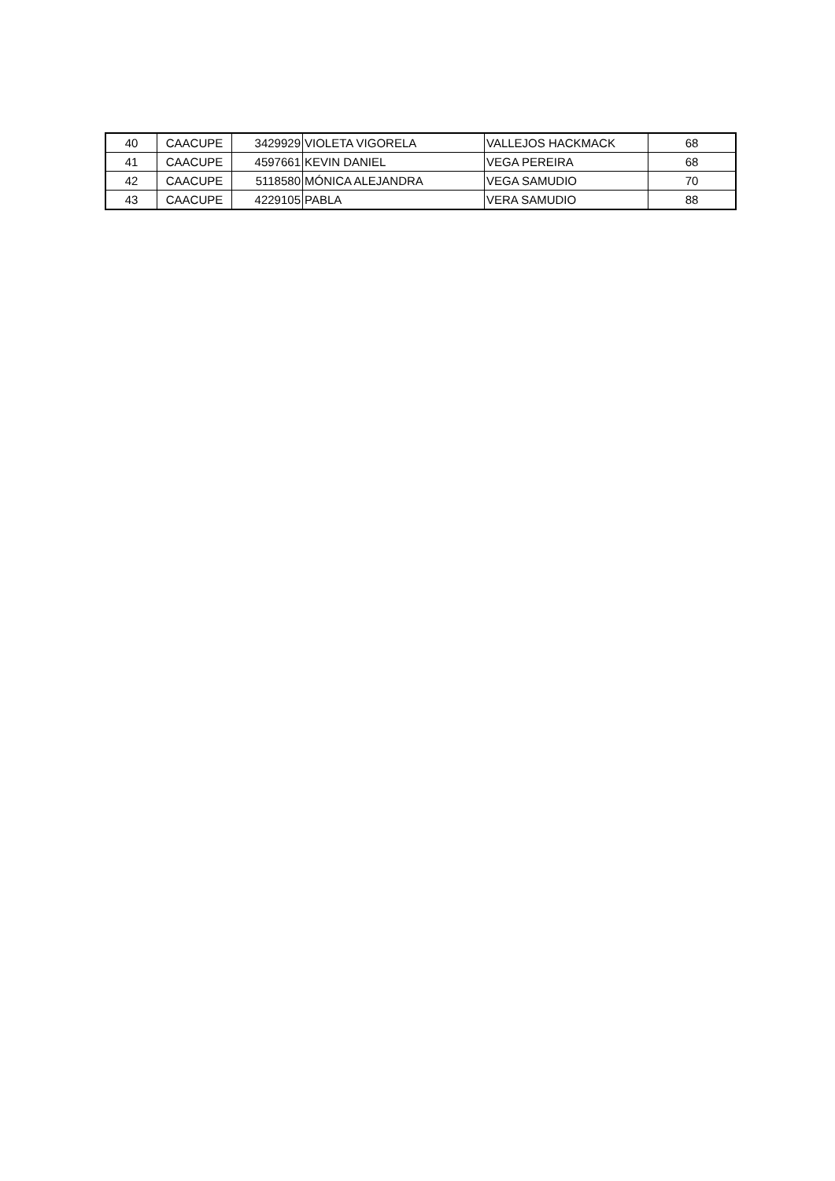| 40 | CAACUPE | 3429929 | VIOLETA VIGORELA | VALLEJOS HACKMACK | 68 |
| 41 | CAACUPE | 4597661 | KEVIN DANIEL | VEGA PEREIRA | 68 |
| 42 | CAACUPE | 5118580 | MÓNICA ALEJANDRA | VEGA SAMUDIO | 70 |
| 43 | CAACUPE | 4229105 | PABLA | VERA SAMUDIO | 88 |